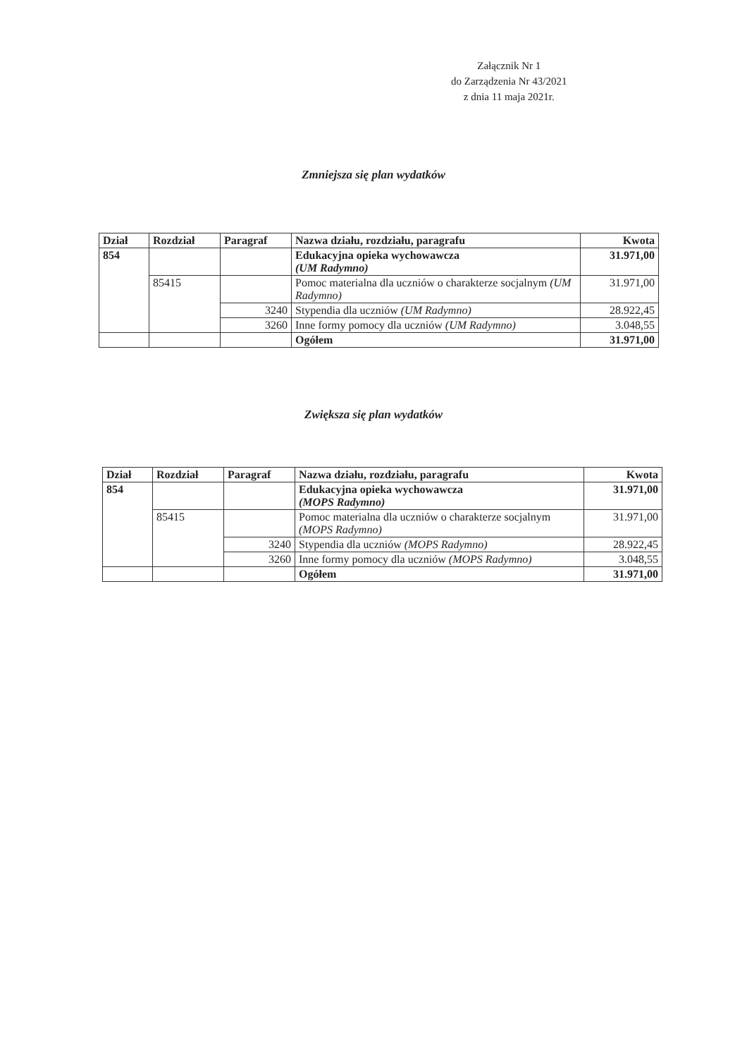Załącznik Nr 1
do Zarządzenia Nr 43/2021
z dnia 11 maja 2021r.
Zmniejsza się plan wydatków
| Dział | Rozdział | Paragraf | Nazwa działu, rozdziału, paragrafu | Kwota |
| --- | --- | --- | --- | --- |
| 854 | | | Edukacyjna opieka wychowawcza (UM Radymno) | 31.971,00 |
| | 85415 | | Pomoc materialna dla uczniów o charakterze socjalnym (UM Radymno) | 31.971,00 |
| | | 3240 | Stypendia dla uczniów (UM Radymno) | 28.922,45 |
| | | 3260 | Inne formy pomocy dla uczniów (UM Radymno) | 3.048,55 |
| | | | Ogółem | 31.971,00 |
Zwiększa się plan wydatków
| Dział | Rozdział | Paragraf | Nazwa działu, rozdziału, paragrafu | Kwota |
| --- | --- | --- | --- | --- |
| 854 | | | Edukacyjna opieka wychowawcza (MOPS Radymno) | 31.971,00 |
| | 85415 | | Pomoc materialna dla uczniów o charakterze socjalnym (MOPS Radymno) | 31.971,00 |
| | | 3240 | Stypendia dla uczniów (MOPS Radymno) | 28.922,45 |
| | | 3260 | Inne formy pomocy dla uczniów (MOPS Radymno) | 3.048,55 |
| | | | Ogółem | 31.971,00 |